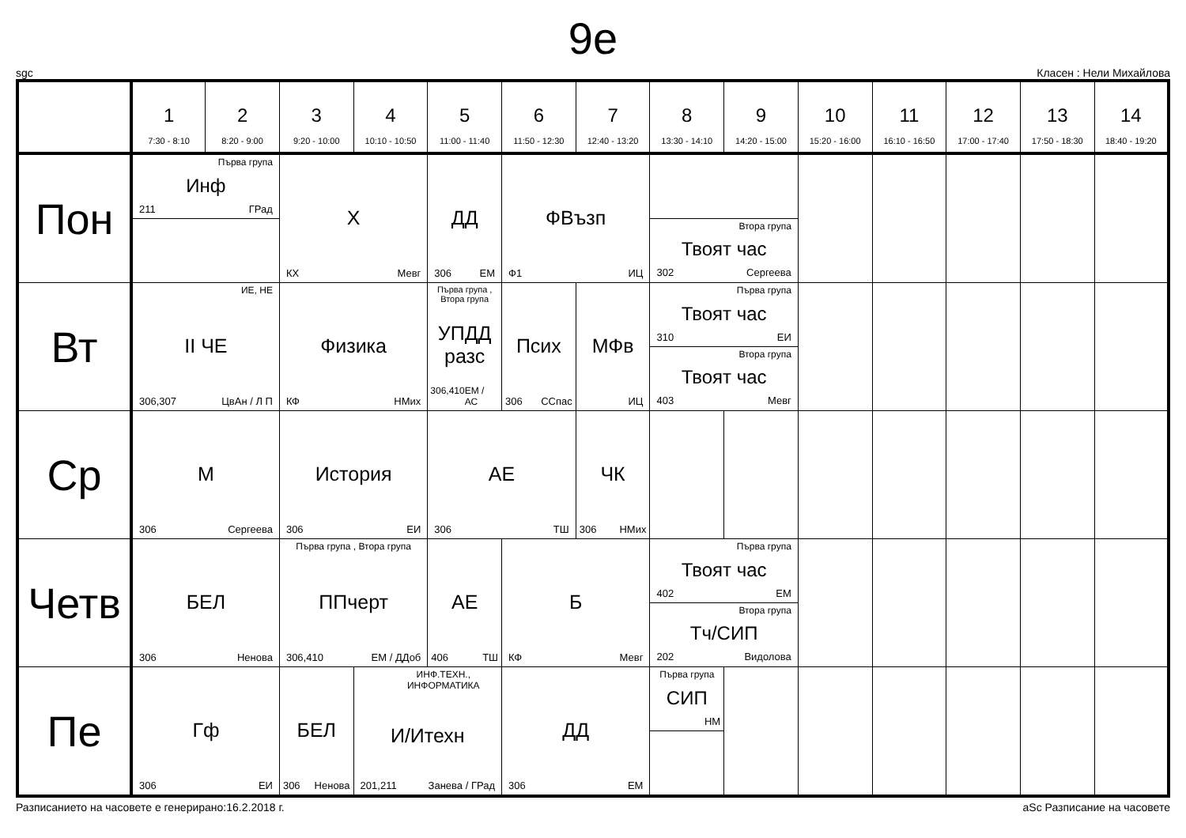9е
sgc Класен : Нели Михайлова
| | 1 7:30 - 8:10 | 2 8:20 - 9:00 | 3 9:20 - 10:00 | 4 10:10 - 10:50 | 5 11:00 - 11:40 | 6 11:50 - 12:30 | 7 12:40 - 13:20 | 8 13:30 - 14:10 | 9 14:20 - 15:00 | 10 15:20 - 16:00 | 11 16:10 - 16:50 | 12 17:00 - 17:40 | 13 17:50 - 18:30 | 14 18:40 - 19:20 |
| --- | --- | --- | --- | --- | --- | --- | --- | --- | --- | --- | --- | --- | --- | --- |
| Пон | Първа група Инф 211 ГРад | | Х КХ Мевг | | ДД 306 ЕМ | ФВъзп Ф1 ИЦ | | Втора група Твоят час 302 Сергеева | | | | | | |
| Вт | ИЕ, НЕ II ЧЕ 306,307 ЦвАн / Л П | | Физика КФ НМих | | Първа група , Втора група УПДД разс 306,410 ЕМ / АС | Псих 306 ССпас | МФв ИЦ | Първа група Твоят час 310 ЕИ Втора група Твоят час 403 Мевг | | | | | | |
| Ср | М 306 Сергеева | | История 306 ЕИ | | АЕ 306 ТШ | | ЧК 306 НМих | | | | | | | |
| Четв | БЕЛ 306 Ненова | | Първа група , Втора група ППчерт 306,410 ЕМ / ДДоб | | АЕ 406 ТШ | Б КФ Мевг | | Първа група Твоят час 402 ЕМ Втора група Тч/СИП 202 Видолова | | | | | | |
| Пе | Гф 306 ЕИ | | БЕЛ 306 Ненова | ИНФ.ТЕХН., ИНФОРМАТИКА И/Итехн 201,211 Занева / ГРад | | ДД 306 ЕМ | | Първа група СИП НМ | | | | | | |
Разписанието на часовете е генерирано:16.2.2018 г. aSc Разписание на часовете